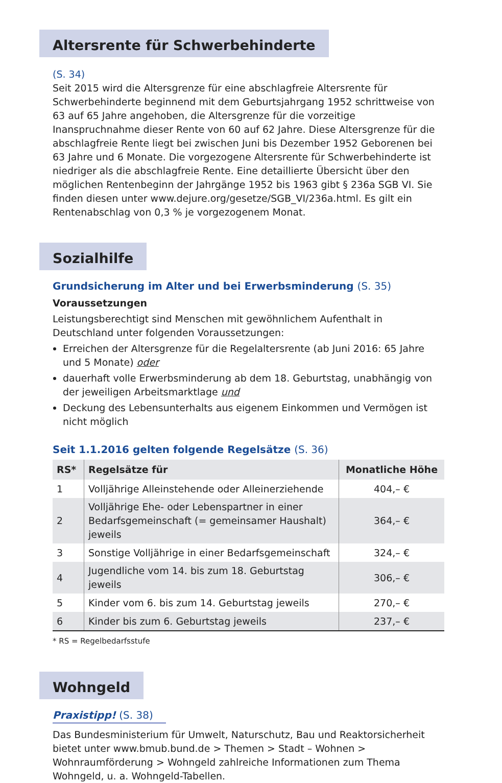Altersrente für Schwerbehinderte
(S. 34)
Seit 2015 wird die Altersgrenze für eine abschlagfreie Altersrente für Schwerbehinderte beginnend mit dem Geburtsjahrgang 1952 schrittweise von 63 auf 65 Jahre angehoben, die Altersgrenze für die vorzeitige Inanspruchnahme dieser Rente von 60 auf 62 Jahre. Diese Altersgrenze für die abschlagfreie Rente liegt bei zwischen Juni bis Dezember 1952 Geborenen bei 63 Jahre und 6 Monate. Die vorgezogene Altersrente für Schwerbehinderte ist niedriger als die abschlagfreie Rente. Eine detaillierte Übersicht über den möglichen Rentenbeginn der Jahrgänge 1952 bis 1963 gibt § 236a SGB VI. Sie finden diesen unter www.dejure.org/gesetze/SGB_VI/236a.html. Es gilt ein Rentenabschlag von 0,3 % je vorgezogenem Monat.
Sozialhilfe
Grundsicherung im Alter und bei Erwerbsminderung (S. 35)
Voraussetzungen
Leistungsberechtigt sind Menschen mit gewöhnlichem Aufenthalt in Deutschland unter folgenden Voraussetzungen:
Erreichen der Altersgrenze für die Regelaltersrente (ab Juni 2016: 65 Jahre und 5 Monate) oder
dauerhaft volle Erwerbsminderung ab dem 18. Geburtstag, unabhängig von der jeweiligen Arbeitsmarktlage und
Deckung des Lebensunterhalts aus eigenem Einkommen und Vermögen ist nicht möglich
Seit 1.1.2016 gelten folgende Regelsätze (S. 36)
| RS* | Regelsätze für | Monatliche Höhe |
| --- | --- | --- |
| 1 | Volljährige Alleinstehende oder Alleinerziehende | 404,– € |
| 2 | Volljährige Ehe- oder Lebenspartner in einer Bedarfs­gemeinschaft (= gemeinsamer Haushalt) jeweils | 364,– € |
| 3 | Sonstige Volljährige in einer Bedarfsgemeinschaft | 324,– € |
| 4 | Jugendliche vom 14. bis zum 18. Geburtstag jeweils | 306,– € |
| 5 | Kinder vom 6. bis zum 14. Geburtstag jeweils | 270,– € |
| 6 | Kinder bis zum 6. Geburtstag jeweils | 237,– € |
* RS = Regelbedarfsstufe
Wohngeld
Praxistipp! (S. 38)
Das Bundesministerium für Umwelt, Naturschutz, Bau und Reaktorsicherheit bietet unter www.bmub.bund.de > Themen > Stadt – Wohnen > Wohnraumförderung > Wohngeld zahlreiche Informationen zum Thema Wohngeld, u. a. Wohngeld-Tabellen.